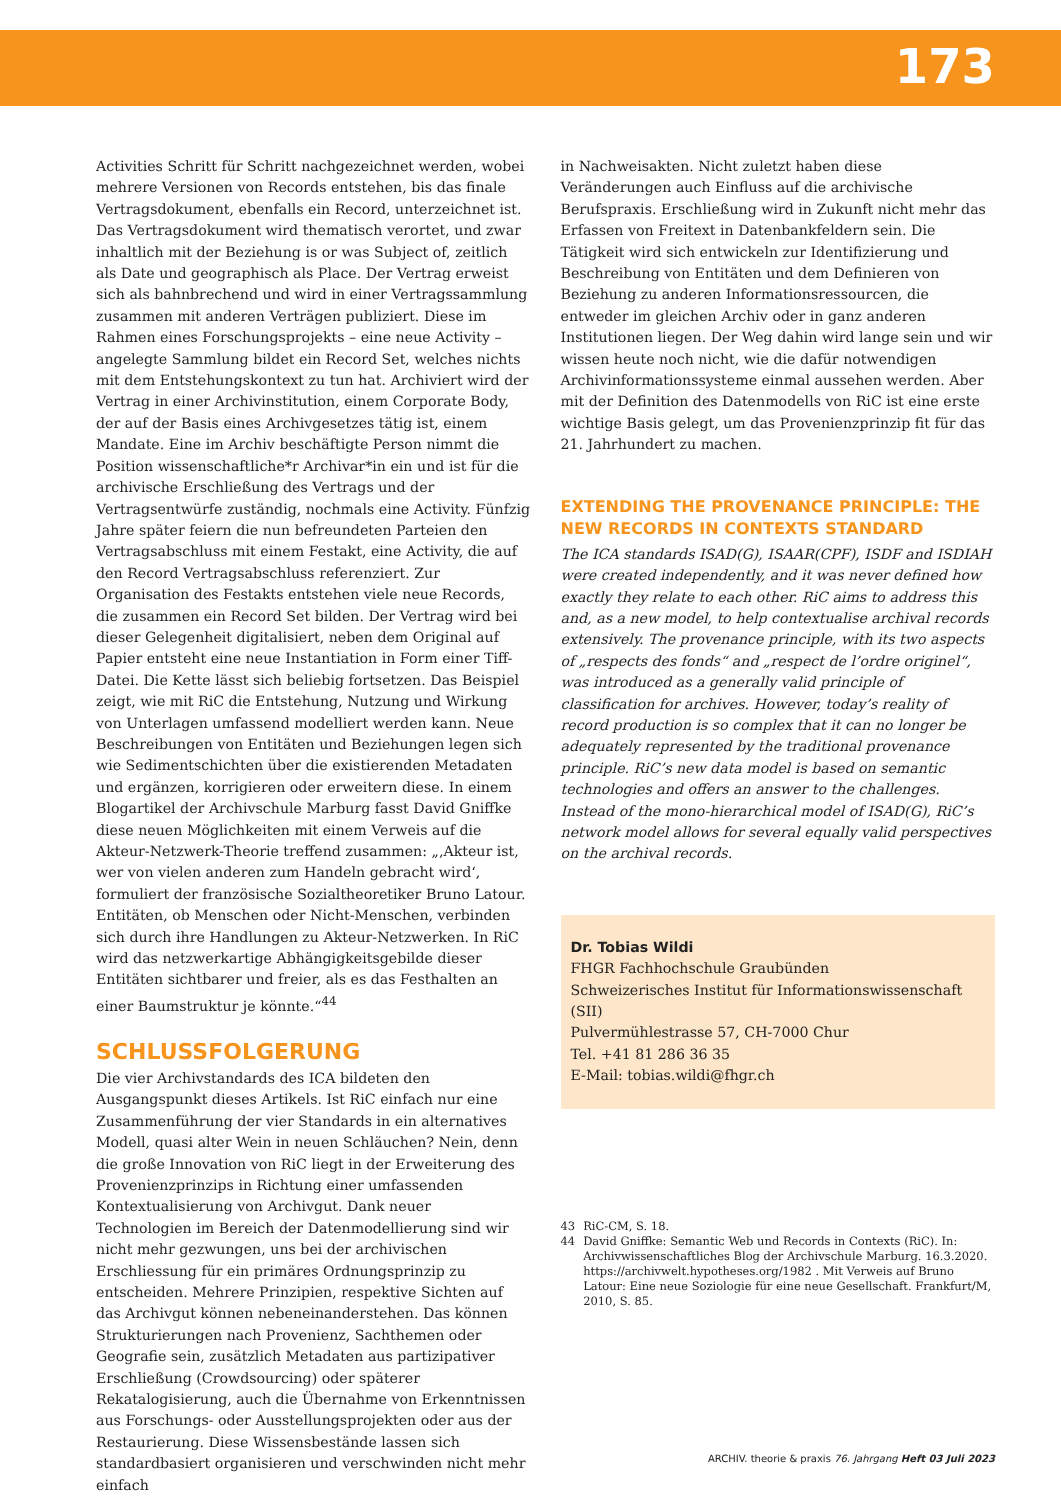173
Activities Schritt für Schritt nachgezeichnet werden, wobei mehrere Versionen von Records entstehen, bis das finale Vertragsdokument, ebenfalls ein Record, unterzeichnet ist. Das Vertragsdokument wird thematisch verortet, und zwar inhaltlich mit der Beziehung is or was Subject of, zeitlich als Date und geographisch als Place. Der Vertrag erweist sich als bahnbrechend und wird in einer Vertragssammlung zusammen mit anderen Verträgen publiziert. Diese im Rahmen eines Forschungsprojekts – eine neue Activity – angelegte Sammlung bildet ein Record Set, welches nichts mit dem Entstehungskontext zu tun hat. Archiviert wird der Vertrag in einer Archivinstitution, einem Corporate Body, der auf der Basis eines Archivgesetzes tätig ist, einem Mandate. Eine im Archiv beschäftigte Person nimmt die Position wissenschaftliche*r Archivar*in ein und ist für die archivische Erschließung des Vertrags und der Vertragsentwürfe zuständig, nochmals eine Activity. Fünfzig Jahre später feiern die nun befreundeten Parteien den Vertragsabschluss mit einem Festakt, eine Activity, die auf den Record Vertragsabschluss referenziert. Zur Organisation des Festakts entstehen viele neue Records, die zusammen ein Record Set bilden. Der Vertrag wird bei dieser Gelegenheit digitalisiert, neben dem Original auf Papier entsteht eine neue Instantiation in Form einer Tiff-Datei. Die Kette lässt sich beliebig fortsetzen. Das Beispiel zeigt, wie mit RiC die Entstehung, Nutzung und Wirkung von Unterlagen umfassend modelliert werden kann. Neue Beschreibungen von Entitäten und Beziehungen legen sich wie Sedimentschichten über die existierenden Metadaten und ergänzen, korrigieren oder erweitern diese. In einem Blogartikel der Archivschule Marburg fasst David Gniffke diese neuen Möglichkeiten mit einem Verweis auf die Akteur-Netzwerk-Theorie treffend zusammen: „‚Akteur ist, wer von vielen anderen zum Handeln gebracht wird‘, formuliert der französische Sozialtheoretiker Bruno Latour. Entitäten, ob Menschen oder Nicht-Menschen, verbinden sich durch ihre Handlungen zu Akteur-Netzwerken. In RiC wird das netzwerkartige Abhängigkeitsgebilde dieser Entitäten sichtbarer und freier, als es das Festhalten an einer Baumstruktur je könnte.“<sup>44</sup>
SCHLUSSFOLGERUNG
Die vier Archivstandards des ICA bildeten den Ausgangspunkt dieses Artikels. Ist RiC einfach nur eine Zusammenführung der vier Standards in ein alternatives Modell, quasi alter Wein in neuen Schläuchen? Nein, denn die große Innovation von RiC liegt in der Erweiterung des Provenienzprinzips in Richtung einer umfassenden Kontextualisierung von Archivgut. Dank neuer Technologien im Bereich der Datenmodellierung sind wir nicht mehr gezwungen, uns bei der archivischen Erschliessung für ein primäres Ordnungsprinzip zu entscheiden. Mehrere Prinzipien, respektive Sichten auf das Archivgut können nebeneinanderstehen. Das können Strukturierungen nach Provenienz, Sachthemen oder Geografie sein, zusätzlich Metadaten aus partizipativer Erschließung (Crowdsourcing) oder späterer Rekatalogisierung, auch die Übernahme von Erkenntnissen aus Forschungs- oder Ausstellungsprojekten oder aus der Restaurierung. Diese Wissensbestände lassen sich standardbasiert organisieren und verschwinden nicht mehr einfach
in Nachweisakten. Nicht zuletzt haben diese Veränderungen auch Einfluss auf die archivische Berufspraxis. Erschließung wird in Zukunft nicht mehr das Erfassen von Freitext in Datenbankfeldern sein. Die Tätigkeit wird sich entwickeln zur Identifizierung und Beschreibung von Entitäten und dem Definieren von Beziehung zu anderen Informationsressourcen, die entweder im gleichen Archiv oder in ganz anderen Institutionen liegen. Der Weg dahin wird lange sein und wir wissen heute noch nicht, wie die dafür notwendigen Archivinformationssysteme einmal aussehen werden. Aber mit der Definition des Datenmodells von RiC ist eine erste wichtige Basis gelegt, um das Provenienzprinzip fit für das 21. Jahrhundert zu machen.
EXTENDING THE PROVENANCE PRINCIPLE: THE NEW RECORDS IN CONTEXTS STANDARD
The ICA standards ISAD(G), ISAAR(CPF), ISDF and ISDIAH were created independently, and it was never defined how exactly they relate to each other. RiC aims to address this and, as a new model, to help contextualise archival records extensively. The provenance principle, with its two aspects of „respects des fonds“ and „respect de l’ordre originel“, was introduced as a generally valid principle of classification for archives. However, today’s reality of record production is so complex that it can no longer be adequately represented by the traditional provenance principle. RiC’s new data model is based on semantic technologies and offers an answer to the challenges. Instead of the mono-hierarchical model of ISAD(G), RiC’s network model allows for several equally valid perspectives on the archival records.
Dr. Tobias Wildi
FHGR Fachhochschule Graubünden
Schweizerisches Institut für Informationswissenschaft (SII)
Pulvermühlestrasse 57, CH-7000 Chur
Tel. +41 81 286 36 35
E-Mail: tobias.wildi@fhgr.ch
43 RiC-CM, S. 18.
44 David Gniffke: Semantic Web und Records in Contexts (RiC). In: Archivwissenschaftliches Blog der Archivschule Marburg. 16.3.2020. https://archivwelt.hypotheses.org/1982 . Mit Verweis auf Bruno Latour: Eine neue Soziologie für eine neue Gesellschaft. Frankfurt/M, 2010, S. 85.
ARCHIV. theorie & praxis 76. Jahrgang Heft 03 Juli 2023